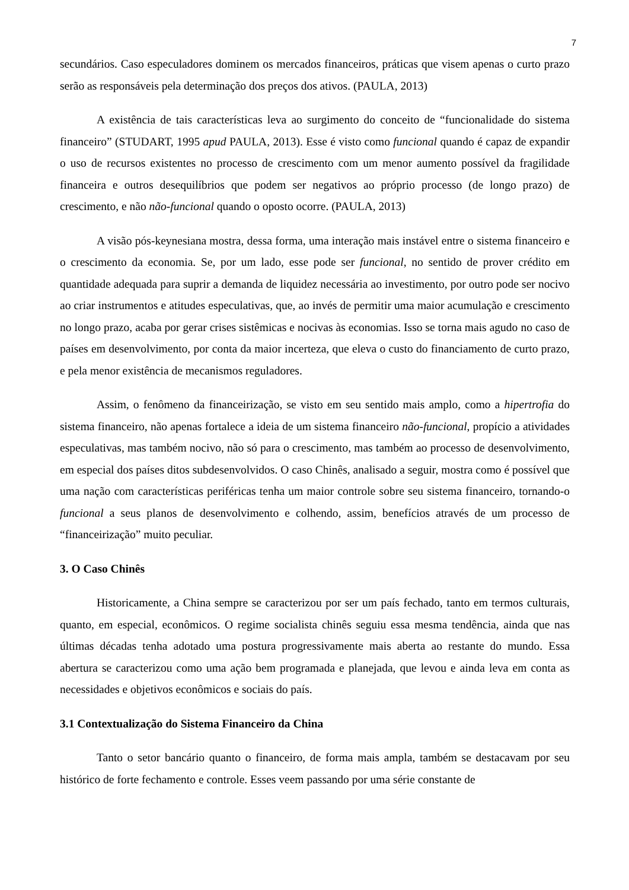7
secundários. Caso especuladores dominem os mercados financeiros, práticas que visem apenas o curto prazo serão as responsáveis pela determinação dos preços dos ativos. (PAULA, 2013)
A existência de tais características leva ao surgimento do conceito de “funcionalidade do sistema financeiro” (STUDART, 1995 apud PAULA, 2013). Esse é visto como funcional quando é capaz de expandir o uso de recursos existentes no processo de crescimento com um menor aumento possível da fragilidade financeira e outros desequilíbrios que podem ser negativos ao próprio processo (de longo prazo) de crescimento, e não não-funcional quando o oposto ocorre. (PAULA, 2013)
A visão pós-keynesiana mostra, dessa forma, uma interação mais instável entre o sistema financeiro e o crescimento da economia. Se, por um lado, esse pode ser funcional, no sentido de prover crédito em quantidade adequada para suprir a demanda de liquidez necessária ao investimento, por outro pode ser nocivo ao criar instrumentos e atitudes especulativas, que, ao invés de permitir uma maior acumulação e crescimento no longo prazo, acaba por gerar crises sistêmicas e nocivas às economias. Isso se torna mais agudo no caso de países em desenvolvimento, por conta da maior incerteza, que eleva o custo do financiamento de curto prazo, e pela menor existência de mecanismos reguladores.
Assim, o fenômeno da financeirização, se visto em seu sentido mais amplo, como a hipertrofia do sistema financeiro, não apenas fortalece a ideia de um sistema financeiro não-funcional, propício a atividades especulativas, mas também nocivo, não só para o crescimento, mas também ao processo de desenvolvimento, em especial dos países ditos subdesenvolvidos. O caso Chinês, analisado a seguir, mostra como é possível que uma nação com características periféricas tenha um maior controle sobre seu sistema financeiro, tornando-o funcional a seus planos de desenvolvimento e colhendo, assim, benefícios através de um processo de “financeirização” muito peculiar.
3. O Caso Chinês
Historicamente, a China sempre se caracterizou por ser um país fechado, tanto em termos culturais, quanto, em especial, econômicos. O regime socialista chinês seguiu essa mesma tendência, ainda que nas últimas décadas tenha adotado uma postura progressivamente mais aberta ao restante do mundo. Essa abertura se caracterizou como uma ação bem programada e planejada, que levou e ainda leva em conta as necessidades e objetivos econômicos e sociais do país.
3.1 Contextualização do Sistema Financeiro da China
Tanto o setor bancário quanto o financeiro, de forma mais ampla, também se destacavam por seu histórico de forte fechamento e controle. Esses veem passando por uma série constante de